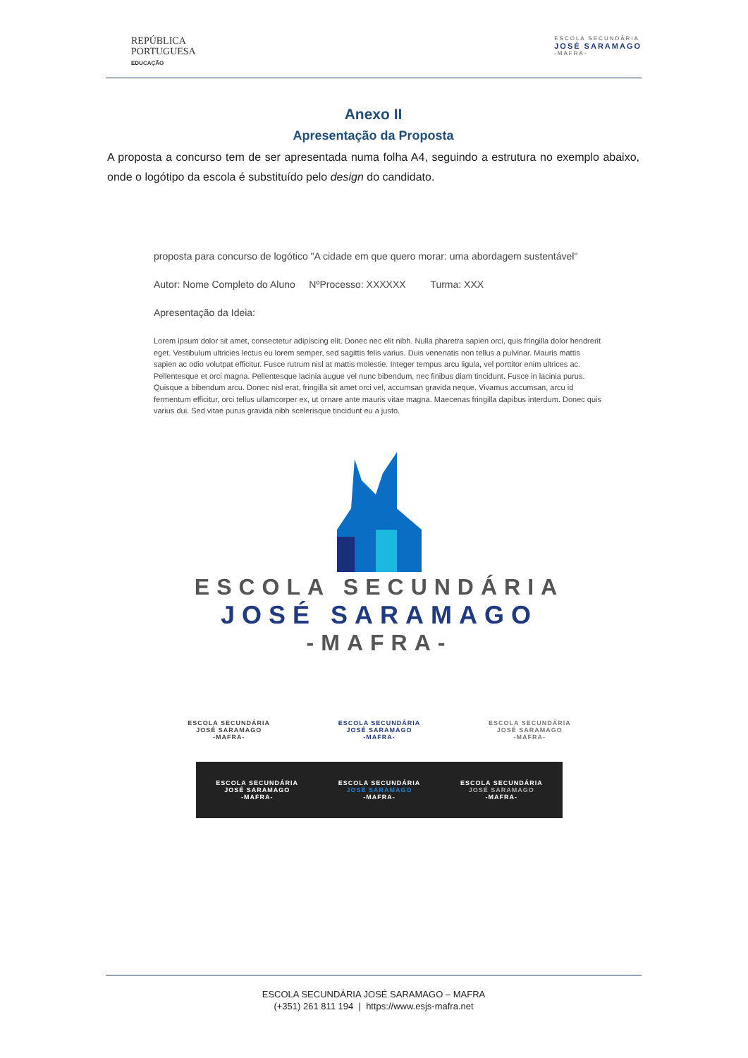REPÚBLICA
PORTUGUESA
EDUCAÇÃO
ESCOLA SECUNDÁRIA
JOSÉ SARAMAGO
-MAFRA-
Anexo II
Apresentação da Proposta
A proposta a concurso tem de ser apresentada numa folha A4, seguindo a estrutura no exemplo abaixo, onde o logótipo da escola é substituído pelo design do candidato.
proposta para concurso de logótico "A cidade em que quero morar: uma abordagem sustentável"
Autor: Nome Completo do Aluno NºProcesso: XXXXXX Turma: XXX
Apresentação da Ideia:
Lorem ipsum dolor sit amet, consectetur adipiscing elit. Donec nec elit nibh. Nulla pharetra sapien orci, quis fringilla dolor hendrerit eget. Vestibulum ultricies lectus eu lorem semper, sed sagittis felis varius. Duis venenatis non tellus a pulvinar. Mauris mattis sapien ac odio volutpat efficitur. Fusce rutrum nisl at mattis molestie. Integer tempus arcu ligula, vel porttitor enim ultrices ac. Pellentesque et orci magna. Pellentesque lacinia augue vel nunc bibendum, nec finibus diam tincidunt. Fusce in lacinia purus. Quisque a bibendum arcu. Donec nisl erat, fringilla sit amet orci vel, accumsan gravida neque. Vivamus accumsan, arcu id fermentum efficitur, orci tellus ullamcorper ex, ut ornare ante mauris vitae magna. Maecenas fringilla dapibus interdum. Donec quis varius dui. Sed vitae purus gravida nibh scelerisque tincidunt eu a justo.
ESCOLA SECUNDÁRIA
JOSÉ SARAMAGO
-MAFRA-
ESCOLA SECUNDÁRIA
JOSÉ SARAMAGO
-MAFRA-
ESCOLA SECUNDÁRIA
JOSÉ SARAMAGO
-MAFRA-
ESCOLA SECUNDÁRIA
JOSÉ SARAMAGO
-MAFRA-
ESCOLA SECUNDÁRIA
JOSÉ SARAMAGO
-MAFRA-
ESCOLA SECUNDÁRIA
JOSÉ SARAMAGO
-MAFRA-
ESCOLA SECUNDÁRIA
JOSÉ SARAMAGO
-MAFRA-
ESCOLA SECUNDÁRIA JOSÉ SARAMAGO – MAFRA
(+351) 261 811 194 | https://www.esjs-mafra.net